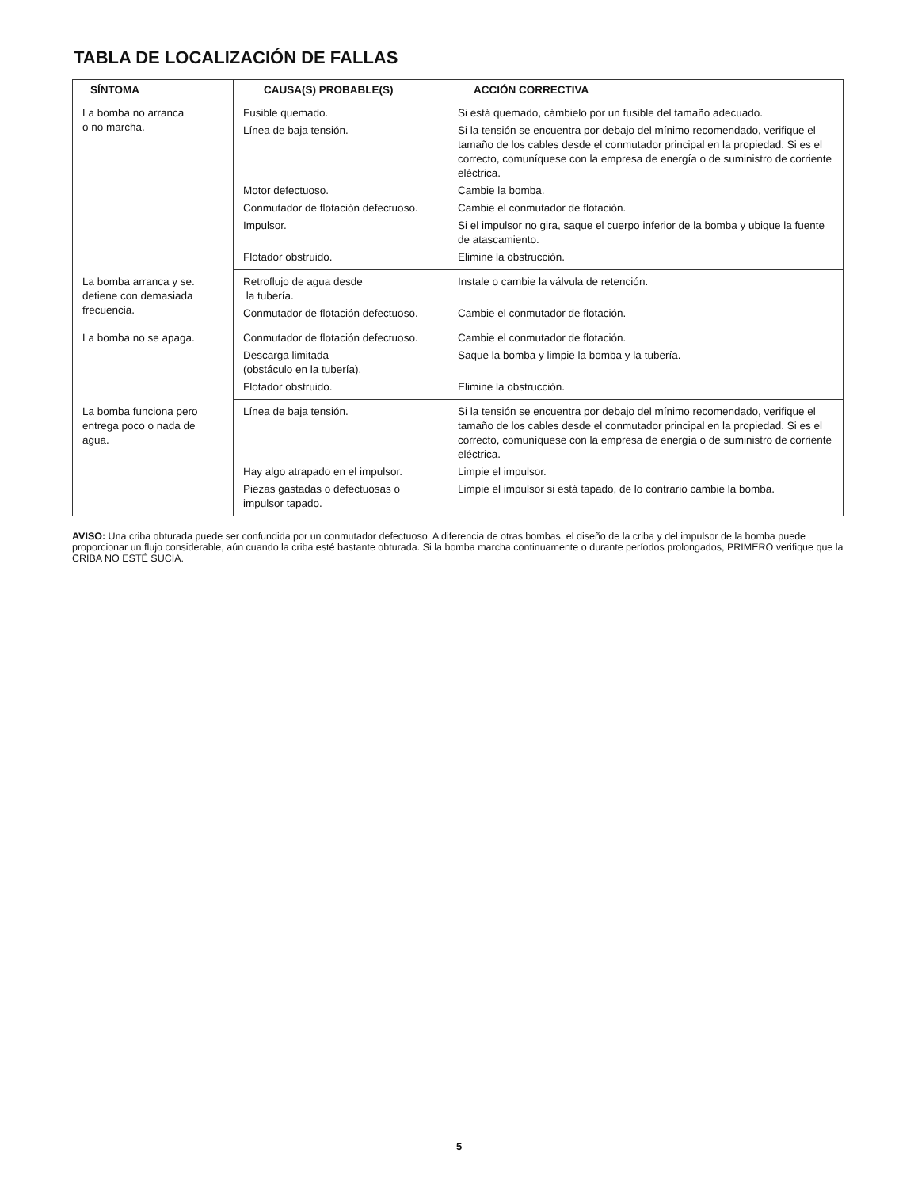TABLA DE LOCALIZACIÓN DE FALLAS
| SÍNTOMA | CAUSA(S) PROBABLE(S) | ACCIÓN CORRECTIVA |
| --- | --- | --- |
| La bomba no arranca o no marcha. | Fusible quemado. | Si está quemado, cámbielo por un fusible del tamaño adecuado. |
| | Línea de baja tensión. | Si la tensión se encuentra por debajo del mínimo recomendado, verifique el tamaño de los cables desde el conmutador principal en la propiedad. Si es el correcto, comuníquese con la empresa de energía o de suministro de corriente eléctrica. |
| | Motor defectuoso. | Cambie la bomba. |
| | Conmutador de flotación defectuoso. | Cambie el conmutador de flotación. |
| | Impulsor. | Si el impulsor no gira, saque el cuerpo inferior de la bomba y ubique la fuente de atascamiento. |
| | Flotador obstruido. | Elimine la obstrucción. |
| La bomba arranca y se. detiene con demasiada frecuencia. | Retroflujo de agua desde la tubería. | Instale o cambie la válvula de retención. |
| | Conmutador de flotación defectuoso. | Cambie el conmutador de flotación. |
| La bomba no se apaga. | Conmutador de flotación defectuoso. | Cambie el conmutador de flotación. |
| | Descarga limitada (obstáculo en la tubería). | Saque la bomba y limpie la bomba y la tubería. |
| | Flotador obstruido. | Elimine la obstrucción. |
| La bomba funciona pero entrega poco o nada de agua. | Línea de baja tensión. | Si la tensión se encuentra por debajo del mínimo recomendado, verifique el tamaño de los cables desde el conmutador principal en la propiedad. Si es el correcto, comuníquese con la empresa de energía o de suministro de corriente eléctrica. |
| | Hay algo atrapado en el impulsor. | Limpie el impulsor. |
| | Piezas gastadas o defectuosas o impulsor tapado. | Limpie el impulsor si está tapado, de lo contrario cambie la bomba. |
AVISO: Una criba obturada puede ser confundida por un conmutador defectuoso. A diferencia de otras bombas, el diseño de la criba y del impulsor de la bomba puede proporcionar un flujo considerable, aún cuando la criba esté bastante obturada. Si la bomba marcha continuamente o durante períodos prolongados, PRIMERO verifique que la CRIBA NO ESTÉ SUCIA.
5